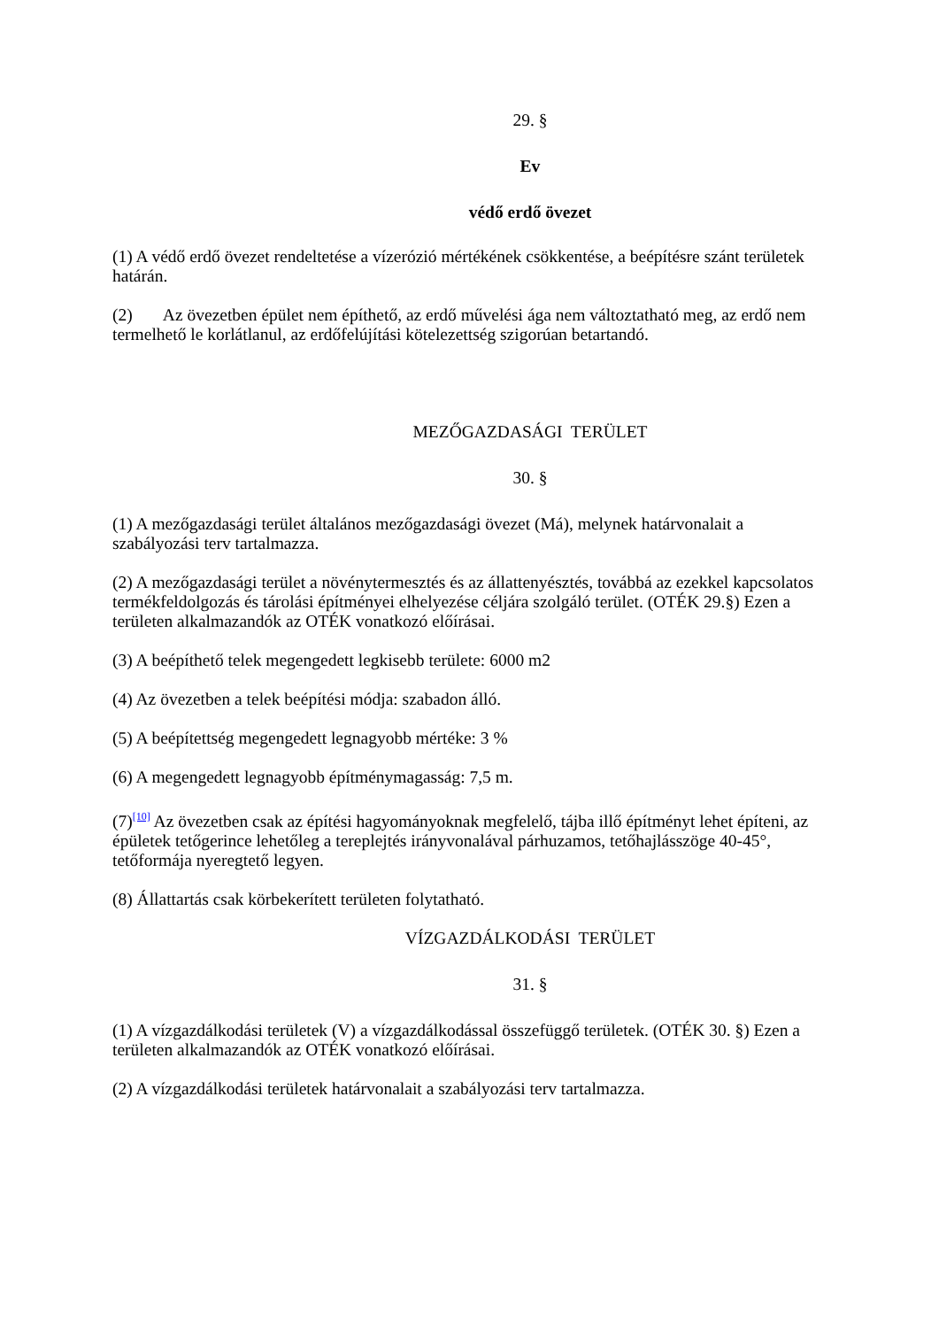29. §
Ev
védő erdő övezet
(1) A védő erdő övezet rendeltetése a vízerózió mértékének csökkentése, a beépítésre szánt területek határán.
(2) Az övezetben épület nem építhető, az erdő művelési ága nem változtatható meg, az erdő nem termelhető le korlátlanul, az erdőfelújítási kötelezettség szigorúan betartandó.
MEZŐGAZDASÁGI TERÜLET
30. §
(1) A mezőgazdasági terület általános mezőgazdasági övezet (Má), melynek határvonalait a szabályozási terv tartalmazza.
(2) A mezőgazdasági terület a növénytermesztés és az állattenyésztés, továbbá az ezekkel kapcsolatos termékfeldolgozás és tárolási építményei elhelyezése céljára szolgáló terület. (OTÉK 29.§) Ezen a területen alkalmazandók az OTÉK vonatkozó előírásai.
(3) A beépíthető telek megengedett legkisebb területe: 6000 m2
(4) Az övezetben a telek beépítési módja: szabadon álló.
(5) A beépítettség megengedett legnagyobb mértéke: 3 %
(6) A megengedett legnagyobb építménymagasság: 7,5 m.
(7)<sup>[10]</sup> Az övezetben csak az építési hagyományoknak megfelelő, tájba illő építményt lehet építeni, az épületek tetőgerince lehetőleg a tereplejtés irányvonalával párhuzamos, tetőhajlásszöge 40-45°, tetőformája nyeregtető legyen.
(8) Állattartás csak körbekerített területen folytatható.
VÍZGAZDÁLKODÁSI TERÜLET
31. §
(1) A vízgazdálkodási területek (V) a vízgazdálkodással összefüggő területek. (OTÉK 30. §) Ezen a területen alkalmazandók az OTÉK vonatkozó előírásai.
(2) A vízgazdálkodási területek határvonalait a szabályozási terv tartalmazza.